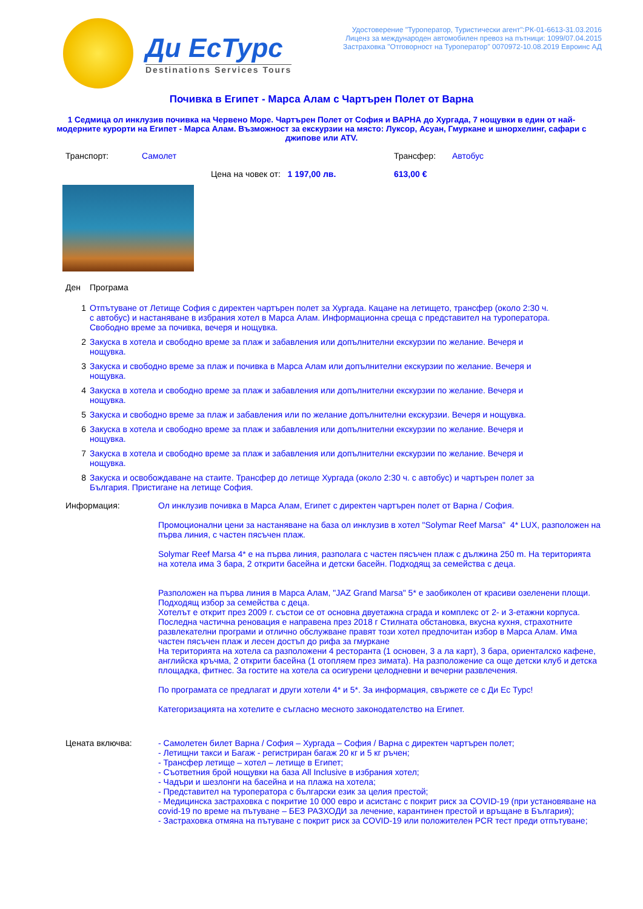Ди ЕсТурс
Destinations Services Tours
Удостоверение "Туроператор, Туристически агент":РК-01-6613-31.03.2016
Лиценз за международен автомобилен превоз на пътници: 1099/07.04.2015
Застраховка "Отговорност на Туроператор" 0070972-10.08.2019 Евроинс АД
Почивка в Египет - Марса Алам с Чартърен Полет от Варна
1 Седмица ол инклузив почивка на Червено Море. Чартърен Полет от София и ВАРНА до Хургада, 7 нощувки в един от най- модерните курорти на Египет - Марса Алам. Възможност за екскурзии на място: Луксор, Асуан, Гмуркане и шнорхелинг, сафари с джипове или ATV.
| Транспорт: | Самолет | Трансфер: | Автобус |
| | Цена на човек от: 1 197,00 лв. | 613,00 € | |
| Ден | Програма |
| 1 | Отпътуване от Летище София с директен чартърен полет за Хургада. Кацане на летището, трансфер (около 2:30 ч. с автобус) и настаняване в избрания хотел в Марса Алам. Информационна среща с представител на туроператора. Свободно време за почивка, вечеря и нощувка. |
| 2 | Закуска в хотела и свободно време за плаж и забавления или допълнителни екскурзии по желание. Вечеря и нощувка. |
| 3 | Закуска и свободно време за плаж и почивка в Марса Алам или допълнителни екскурзии по желание. Вечеря и нощувка. |
| 4 | Закуска в хотела и свободно време за плаж и забавления или допълнителни екскурзии по желание. Вечеря и нощувка. |
| 5 | Закуска и свободно време за плаж и забавления или по желание допълнителни екскурзии. Вечеря и нощувка. |
| 6 | Закуска в хотела и свободно време за плаж и забавления или допълнителни екскурзии по желание. Вечеря и нощувка. |
| 7 | Закуска в хотела и свободно време за плаж и забавления или допълнителни екскурзии по желание. Вечеря и нощувка. |
| 8 | Закуска и освобождаване на стаите. Трансфер до летище Хургада (около 2:30 ч. с автобус) и чартърен полет за България. Пристигане на летище София. |
| Информация: | Ол инклузив почивка в Марса Алам, Египет с директен чартърен полет от Варна / София. Промоционални цени за настаняване на база ол инклузив в хотел "Solymar Reef Marsa" 4* LUX, разположен на първа линия, с частен пясъчен плаж. Solymar Reef Marsa 4* е на първа линия, разполага с частен пясъчен плаж с дължина 250 m. На територията на хотела има 3 бара, 2 открити басейна и детски басейн. Подходящ за семейства с деца. Разположен на първа линия в Марса Алам, "JAZ Grand Marsa" 5* е заобиколен от красиви озеленени площи. Подходящ избор за семейства с деца. Хотелът е открит през 2009 г. състои се от основна двуетажна сграда и комплекс от 2- и 3-етажни корпуса. Последна частична реновация е направена през 2018 г Стилната обстановка, вкусна кухня, страхотните развлекателни програми и отлично обслужване правят този хотел предпочитан избор в Марса Алам. Има частен пясъчен плаж и лесен достъп до рифа за гмуркане На територията на хотела са разположени 4 ресторанта (1 основен, 3 а ла карт), 3 бара, ориенталско кафене, английска кръчма, 2 открити басейна (1 отопляем през зимата). На разположение са още детски клуб и детска площадка, фитнес. За гостите на хотела са осигурени целодневни и вечерни развлечения. По програмата се предлагат и други хотели 4* и 5*. За информация, свържете се с Ди Ес Турс! Категоризацията на хотелите е съгласно месното законодателство на Египет. |
| Цената включва: | - Самолетен билет Варна / София – Хургада – София / Варна с директен чартърен полет; - Летищни такси и Багаж - регистриран багаж 20 кг и 5 кг ръчен; - Трансфер летище – хотел – летище в Египет; - Съответния брой нощувки на база All Inclusive в избрания хотел; - Чадъри и шезлонги на басейна и на плажа на хотела; - Представител на туроператора с български език за целия престой; - Медицинска застраховка с покритие 10 000 евро и асистанс с покрит риск за COVID-19 (при установяване на covid-19 по време на пътуване – БЕЗ РАЗХОДИ за лечение, карантинен престой и връщане в България); - Застраховка отмяна на пътуване с покрит риск за COVID-19 или положителен PCR тест преди отпътуване; |